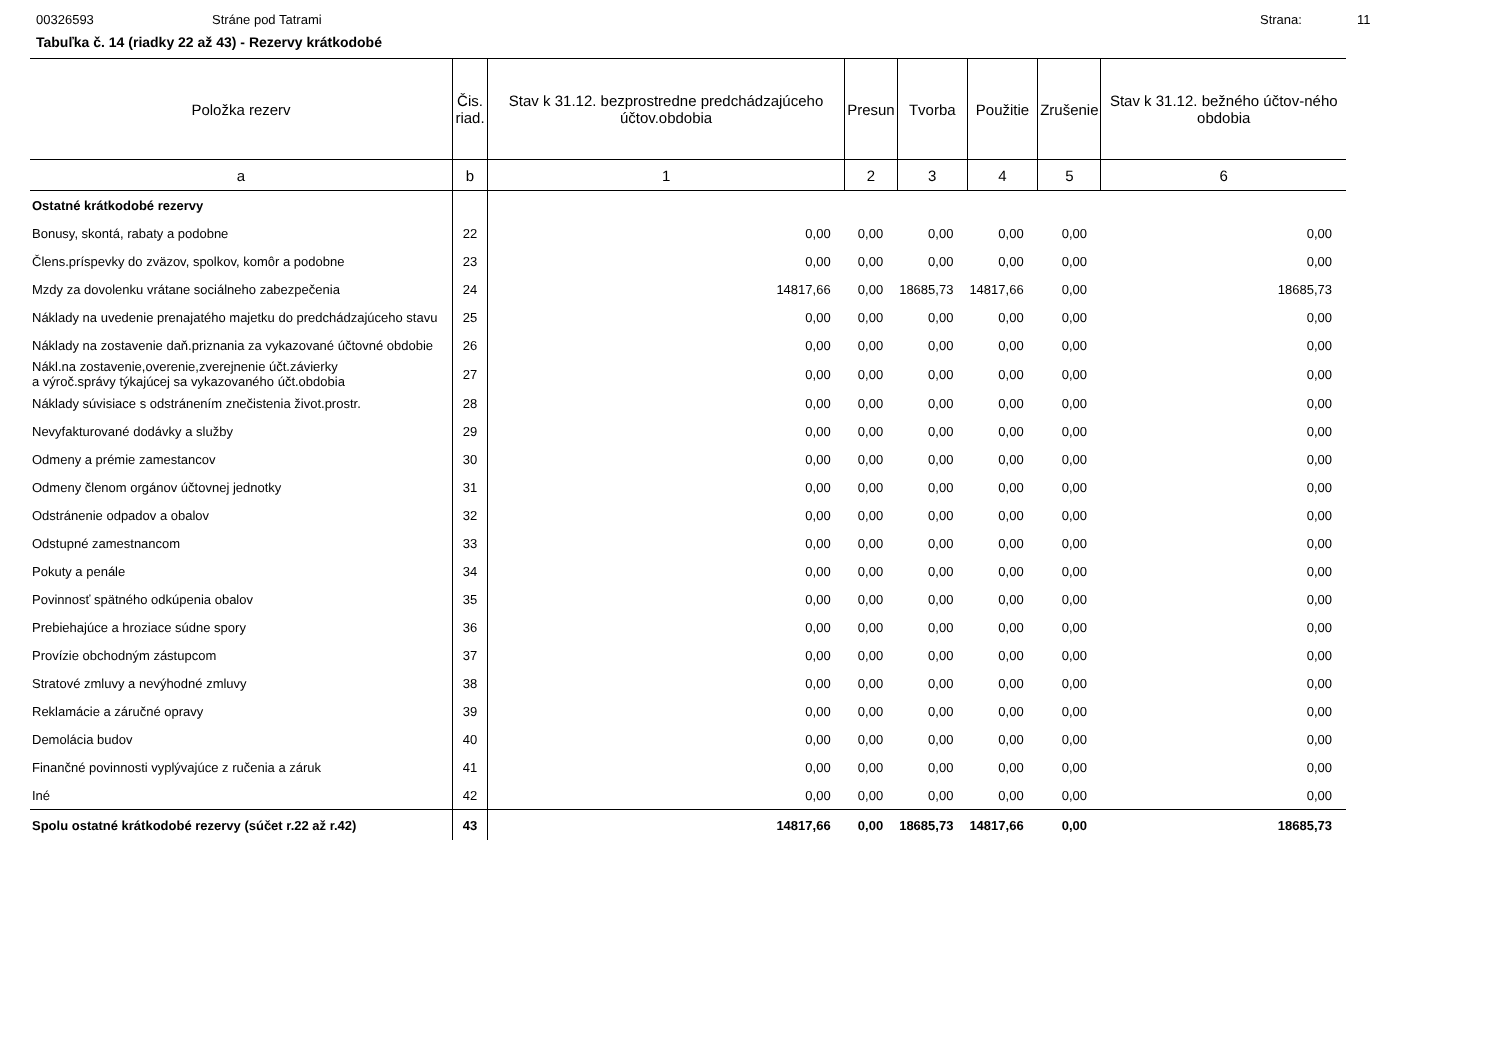00326593 Stráne pod Tatrami Strana: 11
Tabuľka č. 14 (riadky 22 až 43) - Rezervy krátkodobé
| Položka rezerv | Čis. riad. | Stav k 31.12. bezprostredne predchádzajúceho účtov.obdobia | Presun | Tvorba | Použitie | Zrušenie | Stav k 31.12. bežného účtov-ného obdobia |
| --- | --- | --- | --- | --- | --- | --- | --- |
| a | b | 1 | 2 | 3 | 4 | 5 | 6 |
| Ostatné krátkodobé rezervy | | | | | | | |
| Bonusy, skontá, rabaty a podobne | 22 | 0,00 | 0,00 | 0,00 | 0,00 | 0,00 | 0,00 |
| Člens.príspevky do zväzov, spolkov, komôr a podobne | 23 | 0,00 | 0,00 | 0,00 | 0,00 | 0,00 | 0,00 |
| Mzdy za dovolenku vrátane sociálneho zabezpečenia | 24 | 14817,66 | 0,00 | 18685,73 | 14817,66 | 0,00 | 18685,73 |
| Náklady na uvedenie prenajatého majetku do predchádzajúceho stavu | 25 | 0,00 | 0,00 | 0,00 | 0,00 | 0,00 | 0,00 |
| Náklady na zostavenie daň.priznania za vykazované účtovné obdobie | 26 | 0,00 | 0,00 | 0,00 | 0,00 | 0,00 | 0,00 |
| Nákl.na zostavenie,overenie,zverejnenie účt.závierky a výroč.správy týkajúcej sa vykazovaného účt.obdobia | 27 | 0,00 | 0,00 | 0,00 | 0,00 | 0,00 | 0,00 |
| Náklady súvisiace s odstránením znečistenia život.prostr. | 28 | 0,00 | 0,00 | 0,00 | 0,00 | 0,00 | 0,00 |
| Nevyfakturované dodávky a služby | 29 | 0,00 | 0,00 | 0,00 | 0,00 | 0,00 | 0,00 |
| Odmeny a prémie zamestancov | 30 | 0,00 | 0,00 | 0,00 | 0,00 | 0,00 | 0,00 |
| Odmeny členom orgánov účtovnej jednotky | 31 | 0,00 | 0,00 | 0,00 | 0,00 | 0,00 | 0,00 |
| Odstránenie odpadov a obalov | 32 | 0,00 | 0,00 | 0,00 | 0,00 | 0,00 | 0,00 |
| Odstupné zamestnancom | 33 | 0,00 | 0,00 | 0,00 | 0,00 | 0,00 | 0,00 |
| Pokuty a penále | 34 | 0,00 | 0,00 | 0,00 | 0,00 | 0,00 | 0,00 |
| Povinnosť spätného odkúpenia obalov | 35 | 0,00 | 0,00 | 0,00 | 0,00 | 0,00 | 0,00 |
| Prebiehajúce a hroziace súdne spory | 36 | 0,00 | 0,00 | 0,00 | 0,00 | 0,00 | 0,00 |
| Provízie obchodným zástupcom | 37 | 0,00 | 0,00 | 0,00 | 0,00 | 0,00 | 0,00 |
| Stratové zmluvy a nevýhodné zmluvy | 38 | 0,00 | 0,00 | 0,00 | 0,00 | 0,00 | 0,00 |
| Reklamácie a záručné opravy | 39 | 0,00 | 0,00 | 0,00 | 0,00 | 0,00 | 0,00 |
| Demolácia budov | 40 | 0,00 | 0,00 | 0,00 | 0,00 | 0,00 | 0,00 |
| Finančné povinnosti vyplývajúce z ručenia a záruk | 41 | 0,00 | 0,00 | 0,00 | 0,00 | 0,00 | 0,00 |
| Iné | 42 | 0,00 | 0,00 | 0,00 | 0,00 | 0,00 | 0,00 |
| Spolu ostatné krátkodobé rezervy (súčet r.22 až r.42) | 43 | 14817,66 | 0,00 | 18685,73 | 14817,66 | 0,00 | 18685,73 |